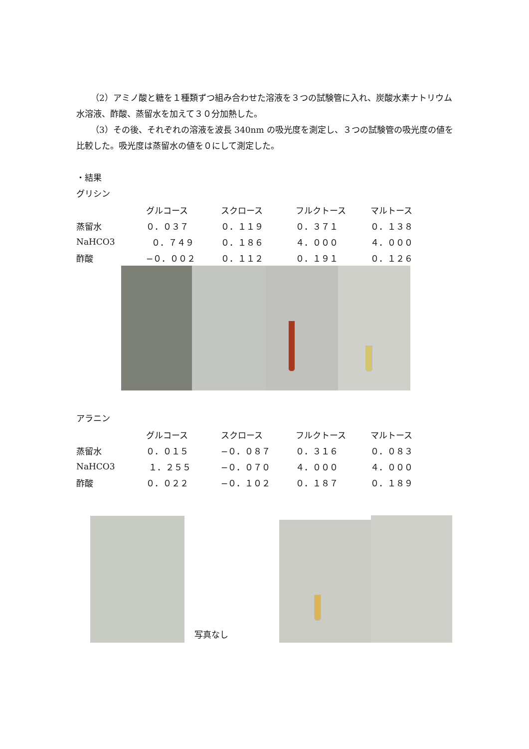（2）アミノ酸と糖を１種類ずつ組み合わせた溶液を３つの試験管に入れ、炭酸水素ナトリウム水溶液、酢酸、蒸留水を加えて３０分加熱した。
（3）その後、それぞれの溶液を波長 340nm の吸光度を測定し、３つの試験管の吸光度の値を比較した。吸光度は蒸留水の値を０にして測定した。
・結果
グリシン
| | グルコース | スクロース | フルクトース | マルトース |
| --- | --- | --- | --- | --- |
| 蒸留水 | ０．０３７ | ０．１１９ | ０．３７１ | ０．１３８ |
| NaHCO3 | ０．７４９ | ０．１８６ | ４．０００ | ４．０００ |
| 酢酸 | −０．００２ | ０．１１２ | ０．１９１ | ０．１２６ |
アラニン
| | グルコース | スクロース | フルクトース | マルトース |
| --- | --- | --- | --- | --- |
| 蒸留水 | ０．０１５ | −０．０８７ | ０．３１６ | ０．０８３ |
| NaHCO3 | １．２５５ | −０．０７０ | ４．０００ | ４．０００ |
| 酢酸 | ０．０２２ | −０．１０２ | ０．１８７ | ０．１８９ |
写真なし